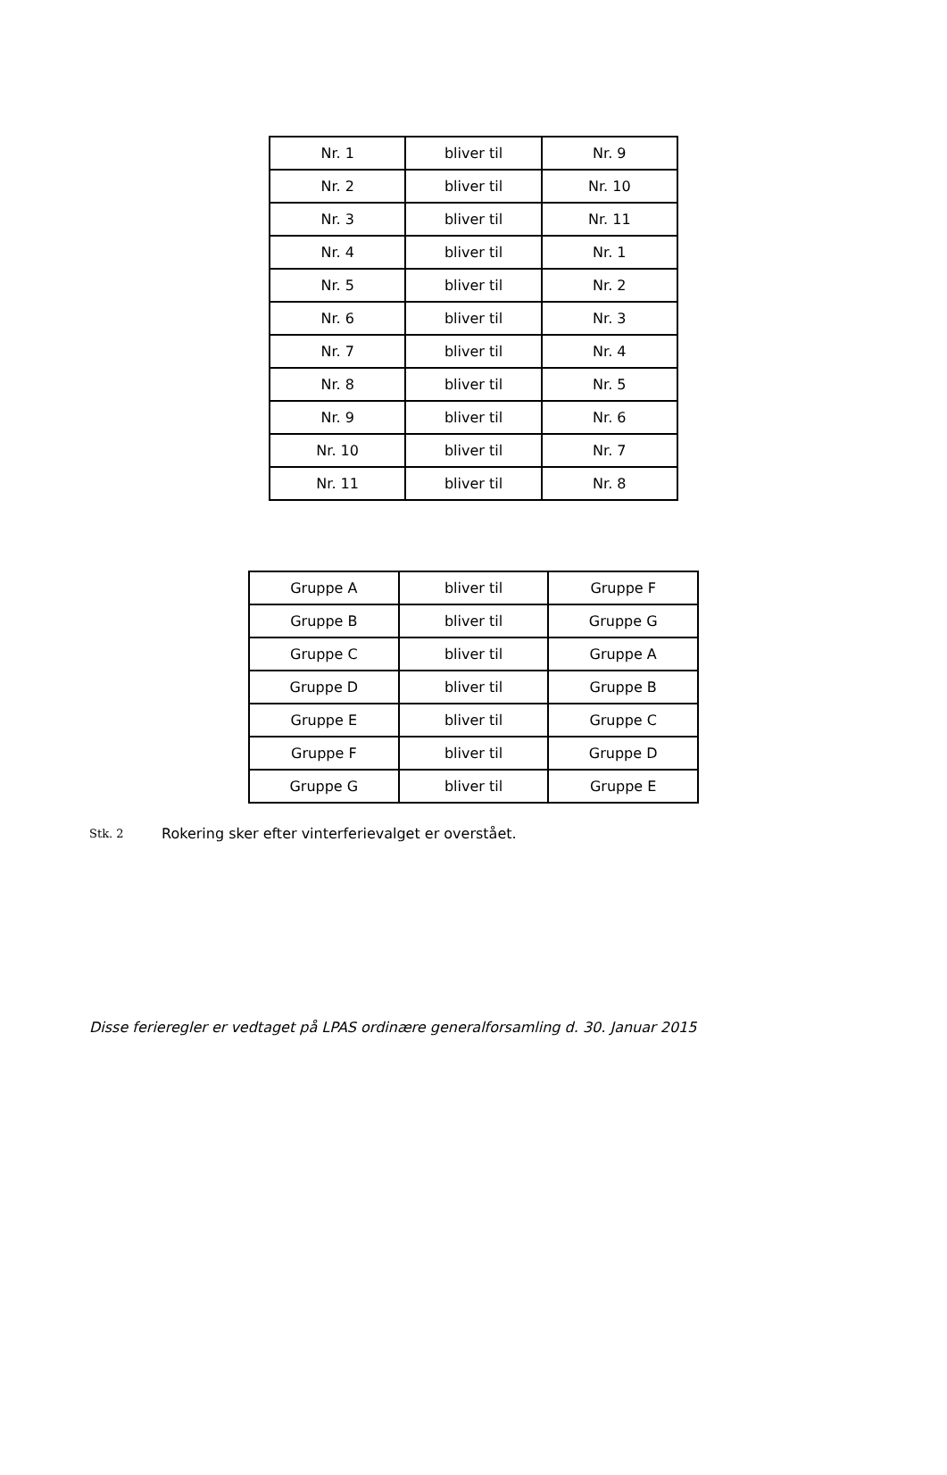| Nr. 1 | bliver til | Nr. 9 |
| Nr. 2 | bliver til | Nr. 10 |
| Nr. 3 | bliver til | Nr. 11 |
| Nr. 4 | bliver til | Nr. 1 |
| Nr. 5 | bliver til | Nr. 2 |
| Nr. 6 | bliver til | Nr. 3 |
| Nr. 7 | bliver til | Nr. 4 |
| Nr. 8 | bliver til | Nr. 5 |
| Nr. 9 | bliver til | Nr. 6 |
| Nr. 10 | bliver til | Nr. 7 |
| Nr. 11 | bliver til | Nr. 8 |
| Gruppe A | bliver til | Gruppe F |
| Gruppe B | bliver til | Gruppe G |
| Gruppe C | bliver til | Gruppe A |
| Gruppe D | bliver til | Gruppe B |
| Gruppe E | bliver til | Gruppe C |
| Gruppe F | bliver til | Gruppe D |
| Gruppe G | bliver til | Gruppe E |
Stk. 2 Rokering sker efter vinterferievalget er overstået.
Disse ferieregler er vedtaget på LPAS ordinære generalforsamling d. 30. Januar 2015